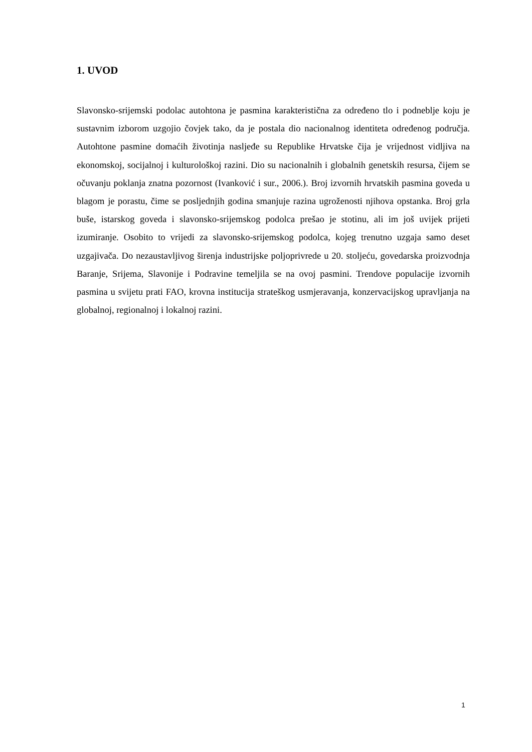1. UVOD
Slavonsko-srijemski podolac autohtona je pasmina karakteristična za određeno tlo i podneblje koju je sustavnim izborom uzgojio čovjek tako, da je postala dio nacionalnog identiteta određenog područja. Autohtone pasmine domaćih životinja nasljeđe su Republike Hrvatske čija je vrijednost vidljiva na ekonomskoj, socijalnoj i kulturološkoj razini. Dio su nacionalnih i globalnih genetskih resursa, čijem se očuvanju poklanja znatna pozornost (Ivanković i sur., 2006.). Broj izvornih hrvatskih pasmina goveda u blagom je porastu, čime se posljednjih godina smanjuje razina ugroženosti njihova opstanka. Broj grla buše, istarskog goveda i slavonsko-srijemskog podolca prešao je stotinu, ali im još uvijek prijeti izumiranje. Osobito to vrijedi za slavonsko-srijemskog podolca, kojeg trenutno uzgaja samo deset uzgajivača. Do nezaustavljivog širenja industrijske poljoprivrede u 20. stoljeću, govedarska proizvodnja Baranje, Srijema, Slavonije i Podravine temeljila se na ovoj pasmini. Trendove populacije izvornih pasmina u svijetu prati FAO, krovna institucija strateškog usmjeravanja, konzervacijskog upravljanja na globalnoj, regionalnoj i lokalnoj razini.
1